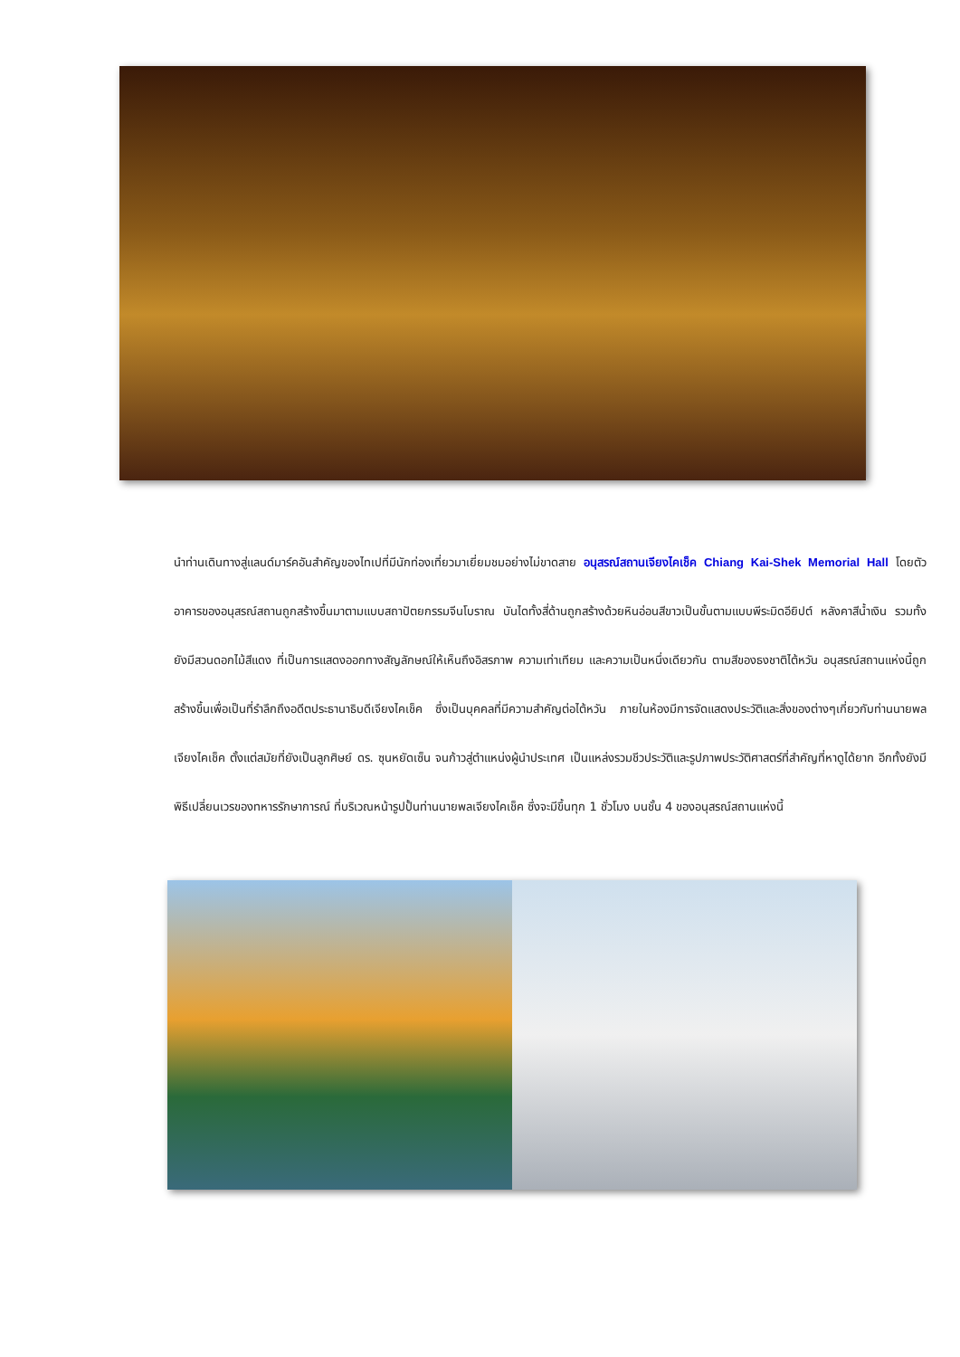นำท่านเดินทางสู่แลนด์มาร์คอันสำคัญของไทเปที่มีนักท่องเที่ยวมาเยี่ยมชมอย่างไม่ขาดสาย อนุสรณ์สถานเจียงไคเช็ค Chiang Kai-Shek Memorial Hall โดยตัวอาคารของอนุสรณ์สถานถูกสร้างขึ้นมาตามแบบสถาปัตยกรรมจีนโบราณ บันไดทั้งสี่ด้านถูกสร้างด้วยหินอ่อนสีขาวเป็นขั้นตามแบบพีระมิดอียิปต์ หลังคาสีน้ำเงิน รวมทั้งยังมีสวนดอกไม้สีแดง ที่เป็นการแสดงออกทางสัญลักษณ์ให้เห็นถึงอิสรภาพ ความเท่าเทียม และความเป็นหนึ่งเดียวกัน ตามสีของธงชาติไต้หวัน อนุสรณ์สถานแห่งนี้ถูกสร้างขึ้นเพื่อเป็นที่รำลึกถึงอดีตประธานาธิบดีเจียงไคเช็ค ซึ่งเป็นบุคคลที่มีความสำคัญต่อไต้หวัน ภายในห้องมีการจัดแสดงประวัติและสิ่งของต่างๆเกี่ยวกับท่านนายพลเจียงไคเช็ค ตั้งแต่สมัยที่ยังเป็นลูกศิษย์ ดร. ซุนหยัดเซ็น จนก้าวสู่ตำแหน่งผู้นำประเทศ เป็นแหล่งรวมชีวประวัติและรูปภาพประวัติศาสตร์ที่สำคัญที่หาดูได้ยาก อีกทั้งยังมีพิธีเปลี่ยนเวรของทหารรักษาการณ์ ที่บริเวณหน้ารูปปั้นท่านนายพลเจียงไคเช็ค ซึ่งจะมีขึ้นทุก 1 ชั่วโมง บนชั้น 4 ของอนุสรณ์สถานแห่งนี้